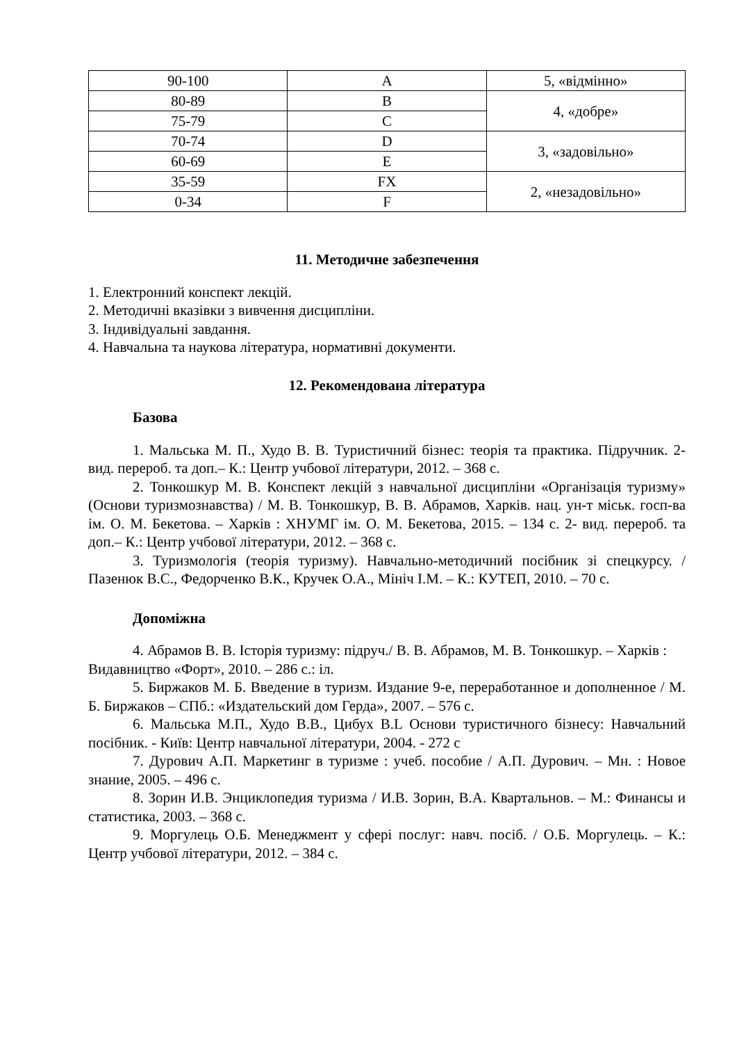| 90-100 | A | 5, «відмінно» |
| 80-89 | B | 4, «добре» |
| 75-79 | C | |
| 70-74 | D | 3, «задовільно» |
| 60-69 | E | |
| 35-59 | FX | 2, «незадовільно» |
| 0-34 | F | |
11. Методичне забезпечення
1. Електронний конспект лекцій.
2. Методичні вказівки з вивчення дисципліни.
3. Індивідуальні завдання.
4. Навчальна та наукова література, нормативні документи.
12. Рекомендована література
Базова
1. Мальська М. П., Худо В. В. Туристичний бізнес: теорія та практика. Підручник. 2- вид. перероб. та доп.– К.: Центр учбової літератури, 2012. – 368 с.
2. Тонкошкур М. В. Конспект лекцій з навчальної дисципліни «Організація туризму» (Основи туризмознавства) / М. В. Тонкошкур, В. В. Абрамов, Харків. нац. ун-т міськ. госп-ва ім. О. М. Бекетова. – Харків : ХНУМГ ім. О. М. Бекетова, 2015. – 134 с. 2- вид. перероб. та доп.– К.: Центр учбової літератури, 2012. – 368 с.
3. Туризмологія (теорія туризму). Навчально-методичний посібник зі спецкурсу. / Пазенюк В.С., Федорченко В.К., Кручек О.А., Мініч І.М. – К.: КУТЕП, 2010. – 70 с.
Допоміжна
4. Абрамов В. В. Історія туризму: підруч./ В. В. Абрамов, М. В. Тонкошкур. – Харків : Видавництво «Форт», 2010. – 286 с.: іл.
5. Биржаков М. Б. Введение в туризм. Издание 9-е, переработанное и дополненное / М. Б. Биржаков – СПб.: «Издательский дом Герда», 2007. – 576 с.
6. Мальська М.П., Худо В.В., Цибух В.L Основи туристичного бізнесу: Навчальний посібник. - Київ: Центр навчальної літератури, 2004. - 272 с
7. Дурович А.П. Маркетинг в туризме : учеб. пособие / А.П. Дурович. – Мн. : Новое знание, 2005. – 496 с.
8. Зорин И.В. Энциклопедия туризма / И.В. Зорин, В.А. Квартальнов. – М.: Финансы и статистика, 2003. – 368 с.
9. Моргулець О.Б. Менеджмент у сфері послуг: навч. посіб. / О.Б. Моргулець. – К.: Центр учбової літератури, 2012. – 384 с.